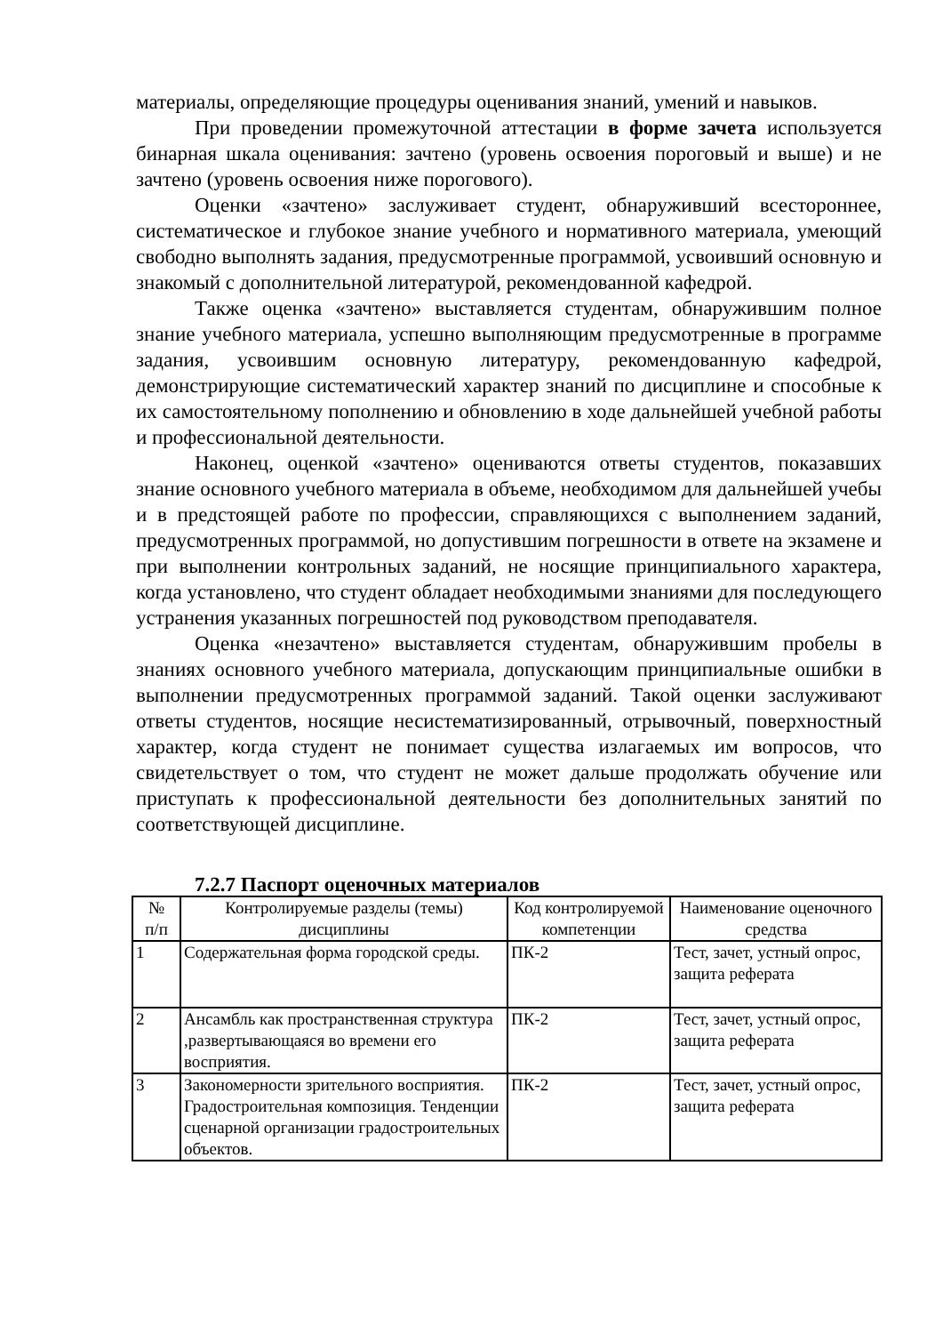материалы, определяющие процедуры оценивания знаний, умений и навыков.
При проведении промежуточной аттестации в форме зачета используется бинарная шкала оценивания: зачтено (уровень освоения пороговый и выше) и не зачтено (уровень освоения ниже порогового).
Оценки «зачтено» заслуживает студент, обнаруживший всестороннее, систематическое и глубокое знание учебного и нормативного материала, умеющий свободно выполнять задания, предусмотренные программой, усвоивший основную и знакомый с дополнительной литературой, рекомендованной кафедрой.
Также оценка «зачтено» выставляется студентам, обнаружившим полное знание учебного материала, успешно выполняющим предусмотренные в программе задания, усвоившим основную литературу, рекомендованную кафедрой, демонстрирующие систематический характер знаний по дисциплине и способные к их самостоятельному пополнению и обновлению в ходе дальнейшей учебной работы и профессиональной деятельности.
Наконец, оценкой «зачтено» оцениваются ответы студентов, показавших знание основного учебного материала в объеме, необходимом для дальнейшей учебы и в предстоящей работе по профессии, справляющихся с выполнением заданий, предусмотренных программой, но допустившим погрешности в ответе на экзамене и при выполнении контрольных заданий, не носящие принципиального характера, когда установлено, что студент обладает необходимыми знаниями для последующего устранения указанных погрешностей под руководством преподавателя.
Оценка «незачтено» выставляется студентам, обнаружившим пробелы в знаниях основного учебного материала, допускающим принципиальные ошибки в выполнении предусмотренных программой заданий. Такой оценки заслуживают ответы студентов, носящие несистематизированный, отрывочный, поверхностный характер, когда студент не понимает существа излагаемых им вопросов, что свидетельствует о том, что студент не может дальше продолжать обучение или приступать к профессиональной деятельности без дополнительных занятий по соответствующей дисциплине.
7.2.7 Паспорт оценочных материалов
| № п/п | Контролируемые разделы (темы) дисциплины | Код контролируемой компетенции | Наименование оценочного средства |
| --- | --- | --- | --- |
| 1 | Содержательная форма городской среды. | ПК-2 | Тест, зачет, устный опрос, защита реферата |
| 2 | Ансамбль как пространственная структура ,развертывающаяся во времени его восприятия. | ПК-2 | Тест, зачет, устный опрос, защита реферата |
| 3 | Закономерности зрительного восприятия. Градостроительная композиция. Тенденции сценарной организации градостроительных объектов. | ПК-2 | Тест, зачет, устный опрос, защита реферата |